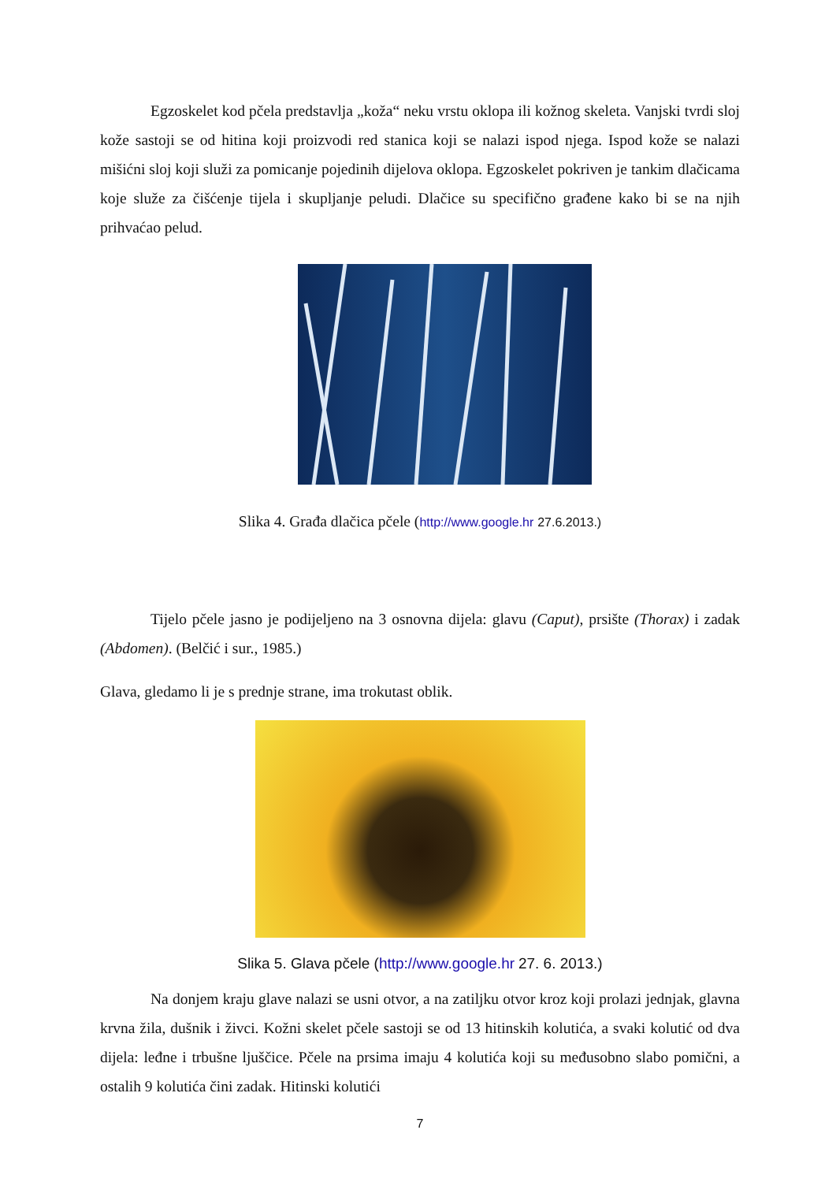Egzoskelet kod pčela predstavlja „koža“ neku vrstu oklopa ili kožnog skeleta. Vanjski tvrdi sloj kože sastoji se od hitina koji proizvodi red stanica koji se nalazi ispod njega. Ispod kože se nalazi mišićni sloj koji služi za pomicanje pojedinih dijelova oklopa. Egzoskelet pokriven je tankim dlačicama koje služe za čišćenje tijela i skupljanje peludi. Dlačice su specifično građene kako bi se na njih prihvaćao pelud.
Slika 4. Građa dlačica pčele (http://www.google.hr 27.6.2013.)
Tijelo pčele jasno je podijeljeno na 3 osnovna dijela: glavu (Caput), prsište (Thorax) i zadak (Abdomen). (Belčić i sur., 1985.)
Glava, gledamo li je s prednje strane, ima trokutast oblik.
Slika 5. Glava pčele (http://www.google.hr 27. 6. 2013.)
Na donjem kraju glave nalazi se usni otvor, a na zatiljku otvor kroz koji prolazi jednjak, glavna krvna žila, dušnik i živci. Kožni skelet pčele sastoji se od 13 hitinskih kolutića, a svaki kolutić od dva dijela: leđne i trbušne ljuščice. Pčele na prsima imaju 4 kolutića koji su međusobno slabo pomični, a ostalih 9 kolutića čini zadak. Hitinski kolutići
7